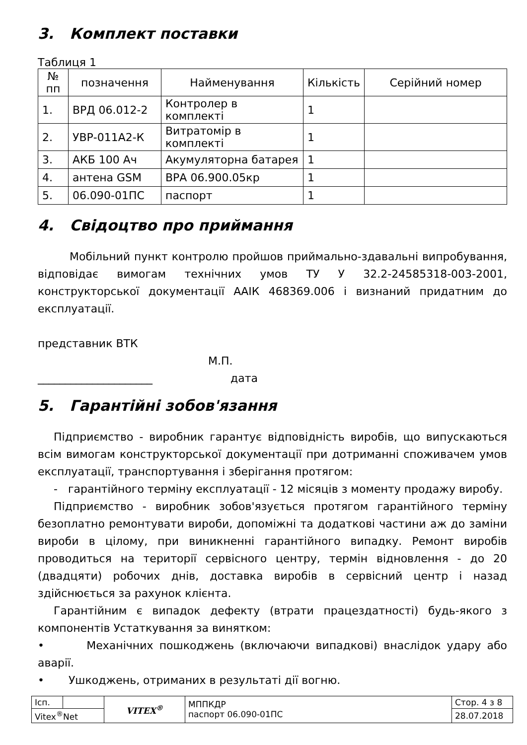3. Комплект поставки
Таблиця 1
| № пп | позначення | Найменування | Кількість | Серійний номер |
| --- | --- | --- | --- | --- |
| 1. | ВРД 06.012-2 | Контролер в комплекті | 1 | |
| 2. | УВР-011А2-К | Витратомір в комплекті | 1 | |
| 3. | АКБ 100 Ач | Акумуляторна батарея | 1 | |
| 4. | антена GSM | ВРА 06.900.05кр | 1 | |
| 5. | 06.090-01ПС | паспорт | 1 | |
4. Свідоцтво про приймання
Мобільний пункт контролю пройшов приймально-здавальні випробування, відповідає вимогам технічних умов ТУ У 32.2-24585318-003-2001, конструкторської документації ААІК 468369.006 і визнаний придатним до експлуатації.
представник ВТК
М.П.
_____________________ дата
5. Гарантійні зобов'язання
Підприємство - виробник гарантує відповідність виробів, що випускаються всім вимогам конструкторської документації при дотриманні споживачем умов експлуатації, транспортування і зберігання протягом:
- гарантійного терміну експлуатації - 12 місяців з моменту продажу виробу.
Підприємство - виробник зобов'язується протягом гарантійного терміну безоплатно ремонтувати вироби, допоміжні та додаткові частини аж до заміни вироби в цілому, при виникненні гарантійного випадку. Ремонт виробів проводиться на території сервісного центру, термін відновлення - до 20 (двадцяти) робочих днів, доставка виробів в сервісний центр і назад здійснюється за рахунок клієнта.
Гарантійним є випадок дефекту (втрати працездатності) будь-якого з компонентів Устаткування за винятком:
• Механічних пошкоджень (включаючи випадкові) внаслідок удару або аварії.
• Ушкоджень, отриманих в результаті дії вогню.
| Ісп. | | VITEX<sup>®</sup> | МППКДР паспорт 06.090-01ПС | Стор. 4 з 8 |
| Vitex<sup>®</sup>Net | | | | 28.07.2018 |